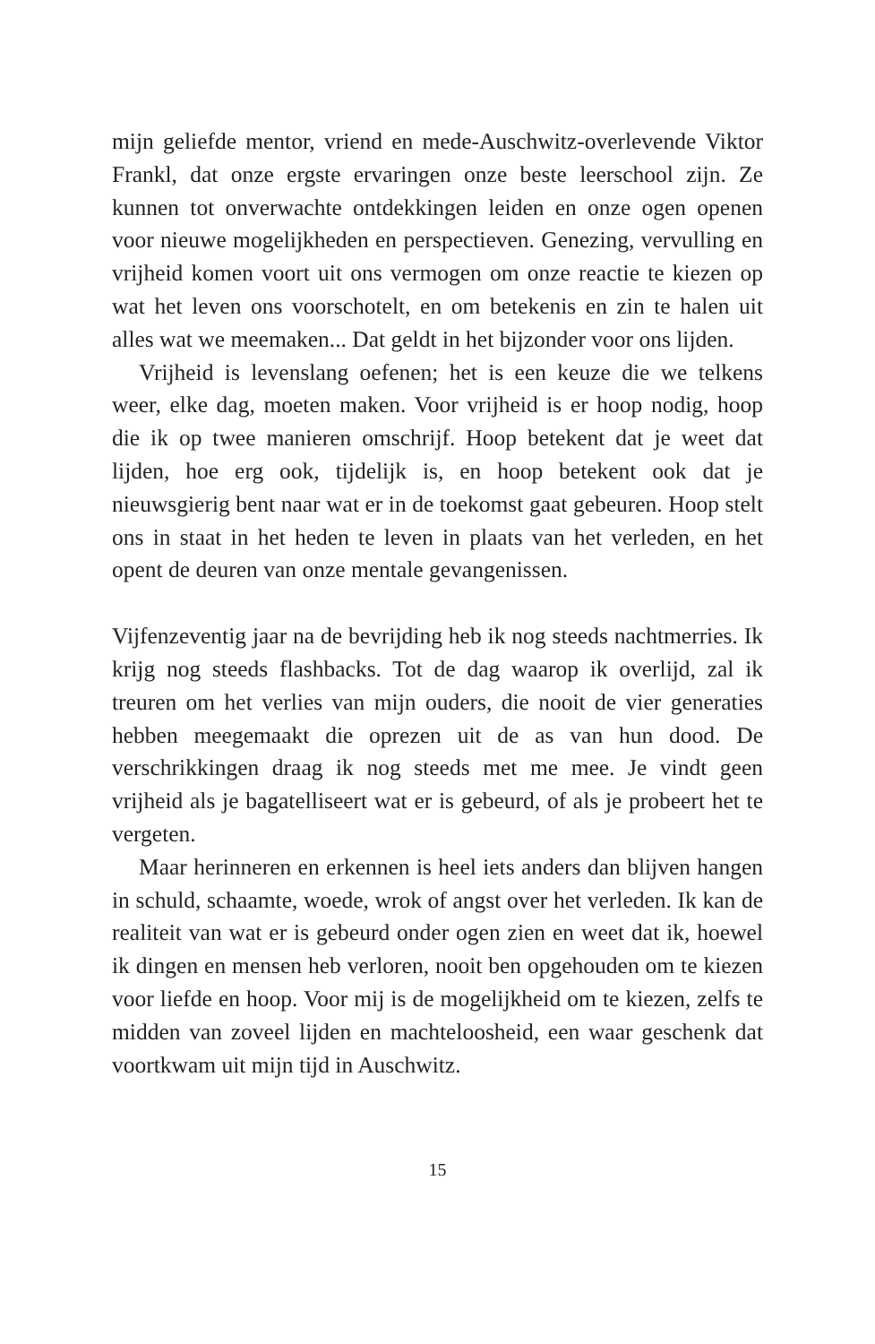mijn geliefde mentor, vriend en mede-Auschwitz-overlevende Viktor Frankl, dat onze ergste ervaringen onze beste leerschool zijn. Ze kunnen tot onverwachte ontdekkingen leiden en onze ogen openen voor nieuwe mogelijkheden en perspectieven. Genezing, vervulling en vrijheid komen voort uit ons vermogen om onze reactie te kiezen op wat het leven ons voorschotelt, en om betekenis en zin te halen uit alles wat we meemaken... Dat geldt in het bijzonder voor ons lijden.
Vrijheid is levenslang oefenen; het is een keuze die we telkens weer, elke dag, moeten maken. Voor vrijheid is er hoop nodig, hoop die ik op twee manieren omschrijf. Hoop betekent dat je weet dat lijden, hoe erg ook, tijdelijk is, en hoop betekent ook dat je nieuwsgierig bent naar wat er in de toekomst gaat gebeuren. Hoop stelt ons in staat in het heden te leven in plaats van het verleden, en het opent de deuren van onze mentale gevangenissen.
Vijfenzeventig jaar na de bevrijding heb ik nog steeds nachtmerries. Ik krijg nog steeds flashbacks. Tot de dag waarop ik overlijd, zal ik treuren om het verlies van mijn ouders, die nooit de vier generaties hebben meegemaakt die oprezen uit de as van hun dood. De verschrikkingen draag ik nog steeds met me mee. Je vindt geen vrijheid als je bagatelliseert wat er is gebeurd, of als je probeert het te vergeten.
Maar herinneren en erkennen is heel iets anders dan blijven hangen in schuld, schaamte, woede, wrok of angst over het verleden. Ik kan de realiteit van wat er is gebeurd onder ogen zien en weet dat ik, hoewel ik dingen en mensen heb verloren, nooit ben opgehouden om te kiezen voor liefde en hoop. Voor mij is de mogelijkheid om te kiezen, zelfs te midden van zoveel lijden en machteloosheid, een waar geschenk dat voortkwam uit mijn tijd in Auschwitz.
15